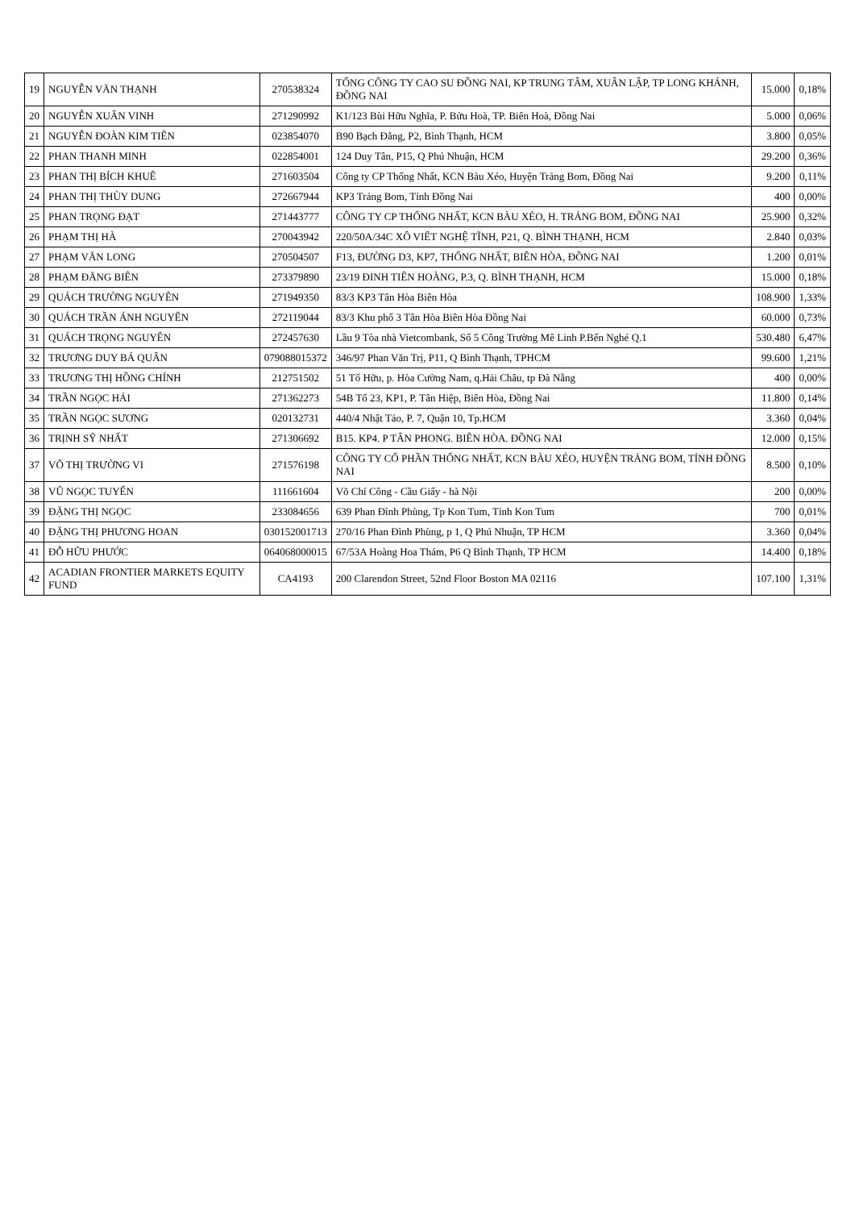| 19 | NGUYỄN VĂN THẠNH | 270538324 | TỔNG CÔNG TY CAO SU ĐỒNG NAI, KP TRUNG TÂM, XUÂN LẬP, TP LONG KHÁNH, ĐỒNG NAI | 15.000 | 0,18% |
| 20 | NGUYỄN XUÂN VINH | 271290992 | K1/123 Bùi Hữu Nghĩa, P. Bửu Hoà, TP. Biên Hoà, Đồng Nai | 5.000 | 0,06% |
| 21 | NGUYỄN ĐOÀN KIM TIÊN | 023854070 | B90 Bạch Đằng, P2, Bình Thạnh, HCM | 3.800 | 0,05% |
| 22 | PHAN THANH MINH | 022854001 | 124 Duy Tân, P15, Q Phú Nhuận, HCM | 29.200 | 0,36% |
| 23 | PHAN THỊ BÍCH KHUÊ | 271603504 | Công ty CP Thống Nhất, KCN Bàu Xéo, Huyện Trảng Bom, Đồng Nai | 9.200 | 0,11% |
| 24 | PHAN THỊ THÙY DUNG | 272667944 | KP3 Trảng Bom, Tỉnh Đồng Nai | 400 | 0,00% |
| 25 | PHAN TRỌNG ĐẠT | 271443777 | CÔNG TY CP THỐNG NHẤT, KCN BÀU XÉO, H. TRẢNG BOM, ĐỒNG NAI | 25.900 | 0,32% |
| 26 | PHẠM THỊ HÀ | 270043942 | 220/50A/34C XÔ VIẾT NGHỆ TĨNH, P21, Q. BÌNH THẠNH, HCM | 2.840 | 0,03% |
| 27 | PHẠM VĂN LONG | 270504507 | F13, ĐƯỜNG D3, KP7, THỐNG NHẤT, BIÊN HÒA, ĐỒNG NAI | 1.200 | 0,01% |
| 28 | PHẠM ĐĂNG BIÊN | 273379890 | 23/19 ĐINH TIÊN HOÀNG, P.3, Q. BÌNH THẠNH, HCM | 15.000 | 0,18% |
| 29 | QUÁCH TRƯỜNG NGUYÊN | 271949350 | 83/3 KP3 Tân Hòa Biên Hòa | 108.900 | 1,33% |
| 30 | QUÁCH TRẦN ÁNH NGUYÊN | 272119044 | 83/3 Khu phố 3 Tân Hòa Biên Hòa Đồng Nai | 60.000 | 0,73% |
| 31 | QUÁCH TRỌNG NGUYÊN | 272457630 | Lầu 9 Tòa nhà Vietcombank, Số 5 Công Trường Mê Linh P.Bến Nghé Q.1 | 530.480 | 6,47% |
| 32 | TRƯƠNG DUY BÁ QUÂN | 079088015372 | 346/97 Phan Văn Trị, P11, Q Bình Thạnh, TPHCM | 99.600 | 1,21% |
| 33 | TRƯƠNG THỊ HỒNG CHÍNH | 212751502 | 51 Tố Hữu, p. Hòa Cường Nam, q.Hải Châu, tp Đà Nẵng | 400 | 0,00% |
| 34 | TRẦN NGỌC HẢI | 271362273 | 54B Tổ 23, KP1, P. Tân Hiệp, Biên Hòa, Đồng Nai | 11.800 | 0,14% |
| 35 | TRẦN NGỌC SƯƠNG | 020132731 | 440/4 Nhật Tảo, P. 7, Quận 10, Tp.HCM | 3.360 | 0,04% |
| 36 | TRỊNH SỸ NHẤT | 271306692 | B15. KP4. P TÂN PHONG. BIÊN HÒA. ĐỒNG NAI | 12.000 | 0,15% |
| 37 | VÕ THỊ TRƯỜNG VI | 271576198 | CÔNG TY CỔ PHẦN THỐNG NHẤT, KCN BÀU XÉO, HUYỆN TRẢNG BOM, TỈNH ĐỒNG NAI | 8.500 | 0,10% |
| 38 | VŨ NGỌC TUYẾN | 111661604 | Võ Chí Công - Cầu Giấy - hà Nội | 200 | 0,00% |
| 39 | ĐẶNG THỊ NGỌC | 233084656 | 639 Phan Đình Phùng, Tp Kon Tum, Tỉnh Kon Tum | 700 | 0,01% |
| 40 | ĐẶNG THỊ PHƯƠNG HOAN | 030152001713 | 270/16 Phan Đình Phùng, p 1, Q Phú Nhuận, TP HCM | 3.360 | 0,04% |
| 41 | ĐỖ HỮU PHƯỚC | 064068000015 | 67/53A Hoàng Hoa Thám, P6 Q Bình Thạnh, TP HCM | 14.400 | 0,18% |
| 42 | ACADIAN FRONTIER MARKETS EQUITY FUND | CA4193 | 200 Clarendon Street, 52nd Floor Boston MA 02116 | 107.100 | 1,31% |